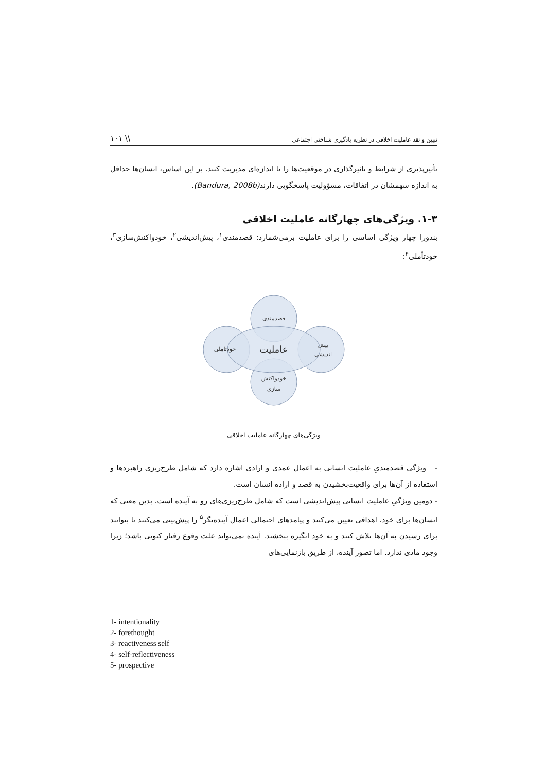تبیین و نقد عاملیت اخلاقی در نظریه یادگیری شناختی اجتماعی \\ ۱۰۱
تأثیرپذیری از شرایط و تأثیرگذاری در موقعیت‌ها را تا اندازه‌ای مدیریت کنند. بر این اساس، انسان‌ها حداقل به اندازه سهمشان در اتفاقات، مسؤولیت پاسخگویی دارند(Bandura, 2008b).
۱-۳. ویژگی‌های چهارگانه عاملیت اخلاقی
بندورا چهار ویژگی اساسی را برای عاملیت برمی‌شمارد: قصدمندی<sup>۱</sup>، پیش‌اندیشی<sup>۲</sup>، خودواکنش‌سازی<sup>۳</sup>، خودتأملی<sup>۴</sup>:
قصدمندی
خودتاملی
پیش
اندیشی
خودواکنش
سازی
عاملیت
ویژگی‌های چهارگانه عاملیت اخلاقی
- ویژگی قصدمندیِ عاملیت انسانی به اعمال عمدی و ارادی اشاره دارد که شامل طرح‌ریزی راهبردها و استفاده از آن‌ها برای واقعیت‌بخشیدن به قصد و اراده انسان است.
- دومین ویژگیِ عاملیت انسانی پیش‌اندیشی است که شامل طرح‌ریزی‌های رو به آینده است. بدین معنی که انسان‌ها برای خود، اهدافی تعیین می‌کنند و پیامدهای احتمالی اعمال آینده‌نگر<sup>۵</sup> را پیش‌بینی می‌کنند تا بتوانند برای رسیدن به آن‌ها تلاش کنند و به خود انگیزه ببخشند. آینده نمی‌تواند علت وقوع رفتار کنونی باشد؛ زیرا وجود مادی ندارد. اما تصور آینده، از طریق بازنمایی‌های
1- intentionality
2- forethought
3- reactiveness self
4- self-reflectiveness
5- prospective